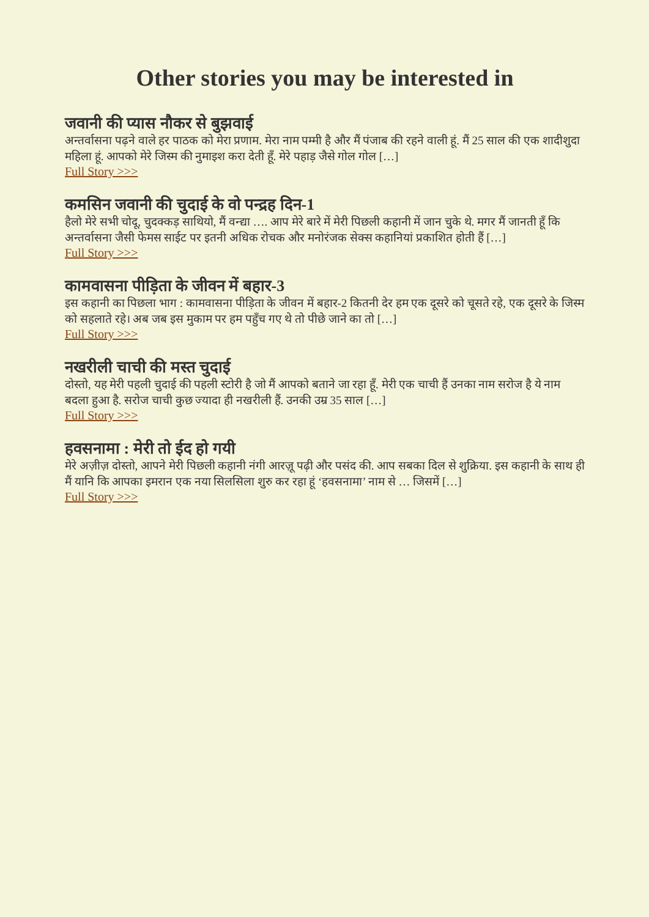Other stories you may be interested in
जवानी की प्यास नौकर से बुझवाई
अन्तर्वासना पढ़ने वाले हर पाठक को मेरा प्रणाम. मेरा नाम पम्मी है और मैं पंजाब की रहने वाली हूं. मैं 25 साल की एक शादीशुदा महिला हूं. आपको मेरे जिस्म की नुमाइश करा देती हूँ. मेरे पहाड़ जैसे गोल गोल […]
Full Story >>>
कमसिन जवानी की चुदाई के वो पन्द्रह दिन-1
हैलो मेरे सभी चोदू, चुदक्कड़ साथियो, मैं वन्द्या …. आप मेरे बारे में मेरी पिछली कहानी में जान चुके थे. मगर मैं जानती हूँ कि अन्तर्वासना जैसी फेमस साईट पर इतनी अधिक रोचक और मनोरंजक सेक्स कहानियां प्रकाशित होती हैं […]
Full Story >>>
कामवासना पीड़िता के जीवन में बहार-3
इस कहानी का पिछला भाग : कामवासना पीड़िता के जीवन में बहार-2 कितनी देर हम एक दूसरे को चूसते रहे, एक दूसरे के जिस्म को सहलाते रहे। अब जब इस मुकाम पर हम पहुँच गए थे तो पीछे जाने का तो […]
Full Story >>>
नखरीली चाची की मस्त चुदाई
दोस्तो, यह मेरी पहली चुदाई की पहली स्टोरी है जो मैं आपको बताने जा रहा हूँ. मेरी एक चाची हैं उनका नाम सरोज है ये नाम बदला हुआ है. सरोज चाची कुछ ज्यादा ही नखरीली हैं. उनकी उम्र 35 साल […]
Full Story >>>
हवसनामा : मेरी तो ईद हो गयी
मेरे अज़ीज़ दोस्तो, आपने मेरी पिछली कहानी नंगी आरज़ू पढ़ी और पसंद की. आप सबका दिल से शुक्रिया. इस कहानी के साथ ही मैं यानि कि आपका इमरान एक नया सिलसिला शुरु कर रहा हूं ‘हवसनामा’ नाम से … जिसमें […]
Full Story >>>